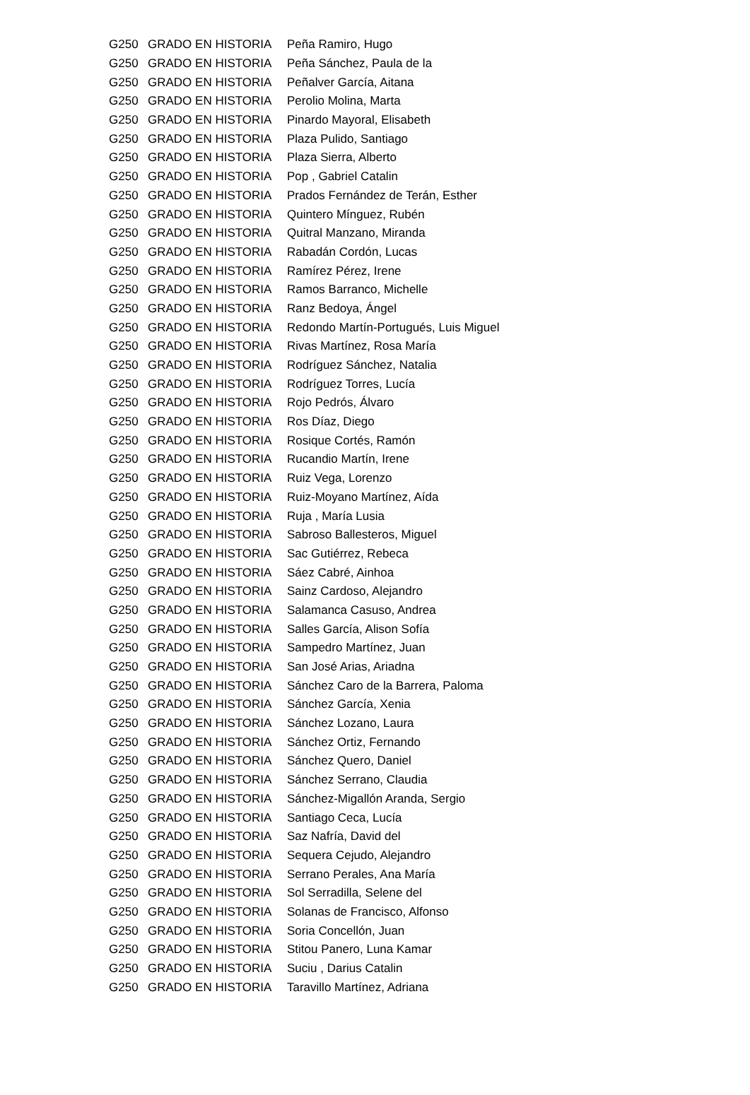| G250 | GRADO EN HISTORIA | Peña Ramiro, Hugo |
| G250 | GRADO EN HISTORIA | Peña Sánchez, Paula de la |
| G250 | GRADO EN HISTORIA | Peñalver García, Aitana |
| G250 | GRADO EN HISTORIA | Perolio Molina, Marta |
| G250 | GRADO EN HISTORIA | Pinardo Mayoral, Elisabeth |
| G250 | GRADO EN HISTORIA | Plaza Pulido, Santiago |
| G250 | GRADO EN HISTORIA | Plaza Sierra, Alberto |
| G250 | GRADO EN HISTORIA | Pop , Gabriel Catalin |
| G250 | GRADO EN HISTORIA | Prados Fernández de Terán, Esther |
| G250 | GRADO EN HISTORIA | Quintero Mínguez, Rubén |
| G250 | GRADO EN HISTORIA | Quitral Manzano, Miranda |
| G250 | GRADO EN HISTORIA | Rabadán Cordón, Lucas |
| G250 | GRADO EN HISTORIA | Ramírez Pérez, Irene |
| G250 | GRADO EN HISTORIA | Ramos Barranco, Michelle |
| G250 | GRADO EN HISTORIA | Ranz Bedoya, Ángel |
| G250 | GRADO EN HISTORIA | Redondo Martín-Portugués, Luis Miguel |
| G250 | GRADO EN HISTORIA | Rivas Martínez, Rosa María |
| G250 | GRADO EN HISTORIA | Rodríguez Sánchez, Natalia |
| G250 | GRADO EN HISTORIA | Rodríguez Torres, Lucía |
| G250 | GRADO EN HISTORIA | Rojo Pedrós, Álvaro |
| G250 | GRADO EN HISTORIA | Ros Díaz, Diego |
| G250 | GRADO EN HISTORIA | Rosique Cortés, Ramón |
| G250 | GRADO EN HISTORIA | Rucandio Martín, Irene |
| G250 | GRADO EN HISTORIA | Ruiz Vega, Lorenzo |
| G250 | GRADO EN HISTORIA | Ruiz-Moyano Martínez, Aída |
| G250 | GRADO EN HISTORIA | Ruja , María Lusia |
| G250 | GRADO EN HISTORIA | Sabroso Ballesteros, Miguel |
| G250 | GRADO EN HISTORIA | Sac Gutiérrez, Rebeca |
| G250 | GRADO EN HISTORIA | Sáez Cabré, Ainhoa |
| G250 | GRADO EN HISTORIA | Sainz Cardoso, Alejandro |
| G250 | GRADO EN HISTORIA | Salamanca Casuso, Andrea |
| G250 | GRADO EN HISTORIA | Salles García, Alison Sofía |
| G250 | GRADO EN HISTORIA | Sampedro Martínez, Juan |
| G250 | GRADO EN HISTORIA | San José Arias, Ariadna |
| G250 | GRADO EN HISTORIA | Sánchez Caro de la Barrera, Paloma |
| G250 | GRADO EN HISTORIA | Sánchez García, Xenia |
| G250 | GRADO EN HISTORIA | Sánchez Lozano, Laura |
| G250 | GRADO EN HISTORIA | Sánchez Ortiz, Fernando |
| G250 | GRADO EN HISTORIA | Sánchez Quero, Daniel |
| G250 | GRADO EN HISTORIA | Sánchez Serrano, Claudia |
| G250 | GRADO EN HISTORIA | Sánchez-Migallón Aranda, Sergio |
| G250 | GRADO EN HISTORIA | Santiago Ceca, Lucía |
| G250 | GRADO EN HISTORIA | Saz Nafría, David del |
| G250 | GRADO EN HISTORIA | Sequera Cejudo, Alejandro |
| G250 | GRADO EN HISTORIA | Serrano Perales, Ana María |
| G250 | GRADO EN HISTORIA | Sol Serradilla, Selene del |
| G250 | GRADO EN HISTORIA | Solanas de Francisco, Alfonso |
| G250 | GRADO EN HISTORIA | Soria Concellón, Juan |
| G250 | GRADO EN HISTORIA | Stitou Panero, Luna Kamar |
| G250 | GRADO EN HISTORIA | Suciu , Darius Catalin |
| G250 | GRADO EN HISTORIA | Taravillo Martínez, Adriana |